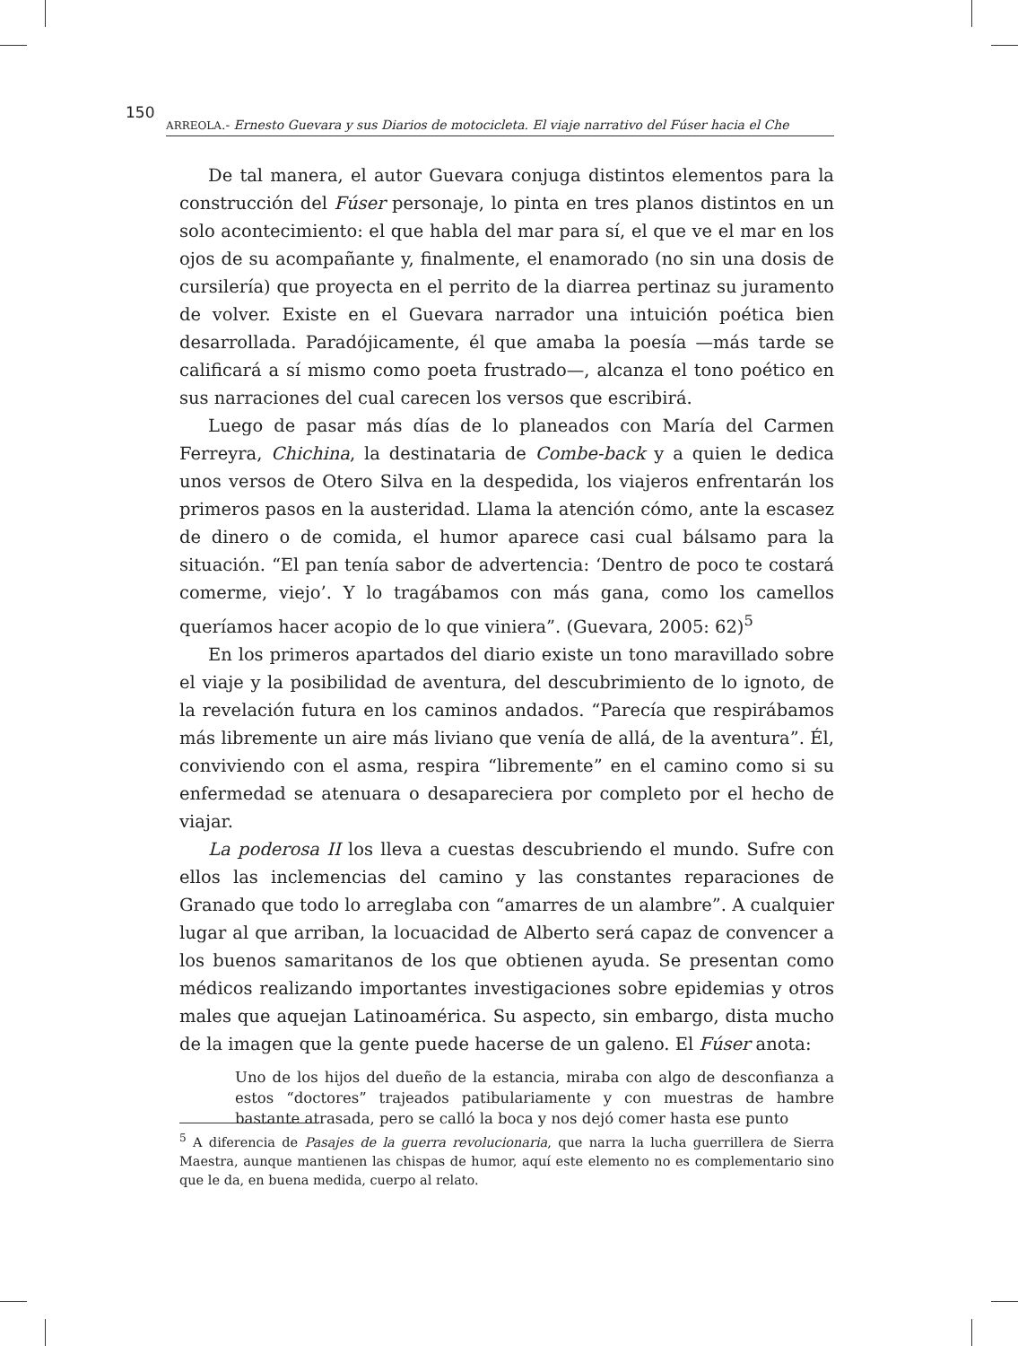150
ARREOLA.- Ernesto Guevara y sus Diarios de motocicleta. El viaje narrativo del Fúser hacia el Che
De tal manera, el autor Guevara conjuga distintos elementos para la construcción del Fúser personaje, lo pinta en tres planos distintos en un solo acontecimiento: el que habla del mar para sí, el que ve el mar en los ojos de su acompañante y, finalmente, el enamorado (no sin una dosis de cursilería) que proyecta en el perrito de la diarrea pertinaz su juramento de volver. Existe en el Guevara narrador una intuición poética bien desarrollada. Paradójicamente, él que amaba la poesía —más tarde se calificará a sí mismo como poeta frustrado—, alcanza el tono poético en sus narraciones del cual carecen los versos que escribirá.
Luego de pasar más días de lo planeados con María del Carmen Ferreyra, Chichina, la destinataria de Combe-back y a quien le dedica unos versos de Otero Silva en la despedida, los viajeros enfrentarán los primeros pasos en la austeridad. Llama la atención cómo, ante la escasez de dinero o de comida, el humor aparece casi cual bálsamo para la situación. “El pan tenía sabor de advertencia: ‘Dentro de poco te costará comerme, viejo’. Y lo tragábamos con más gana, como los camellos queríamos hacer acopio de lo que viniera”. (Guevara, 2005: 62)<sup>5</sup>
En los primeros apartados del diario existe un tono maravillado sobre el viaje y la posibilidad de aventura, del descubrimiento de lo ignoto, de la revelación futura en los caminos andados. “Parecía que respirábamos más libremente un aire más liviano que venía de allá, de la aventura”. Él, conviviendo con el asma, respira “libremente” en el camino como si su enfermedad se atenuara o desapareciera por completo por el hecho de viajar.
La poderosa II los lleva a cuestas descubriendo el mundo. Sufre con ellos las inclemencias del camino y las constantes reparaciones de Granado que todo lo arreglaba con “amarres de un alambre”. A cualquier lugar al que arriban, la locuacidad de Alberto será capaz de convencer a los buenos samaritanos de los que obtienen ayuda. Se presentan como médicos realizando importantes investigaciones sobre epidemias y otros males que aquejan Latinoamérica. Su aspecto, sin embargo, dista mucho de la imagen que la gente puede hacerse de un galeno. El Fúser anota:
Uno de los hijos del dueño de la estancia, miraba con algo de desconfianza a estos “doctores” trajeados patibulariamente y con muestras de hambre bastante atrasada, pero se calló la boca y nos dejó comer hasta ese punto
<sup>5</sup> A diferencia de Pasajes de la guerra revolucionaria, que narra la lucha guerrillera de Sierra Maestra, aunque mantienen las chispas de humor, aquí este elemento no es complementario sino que le da, en buena medida, cuerpo al relato.